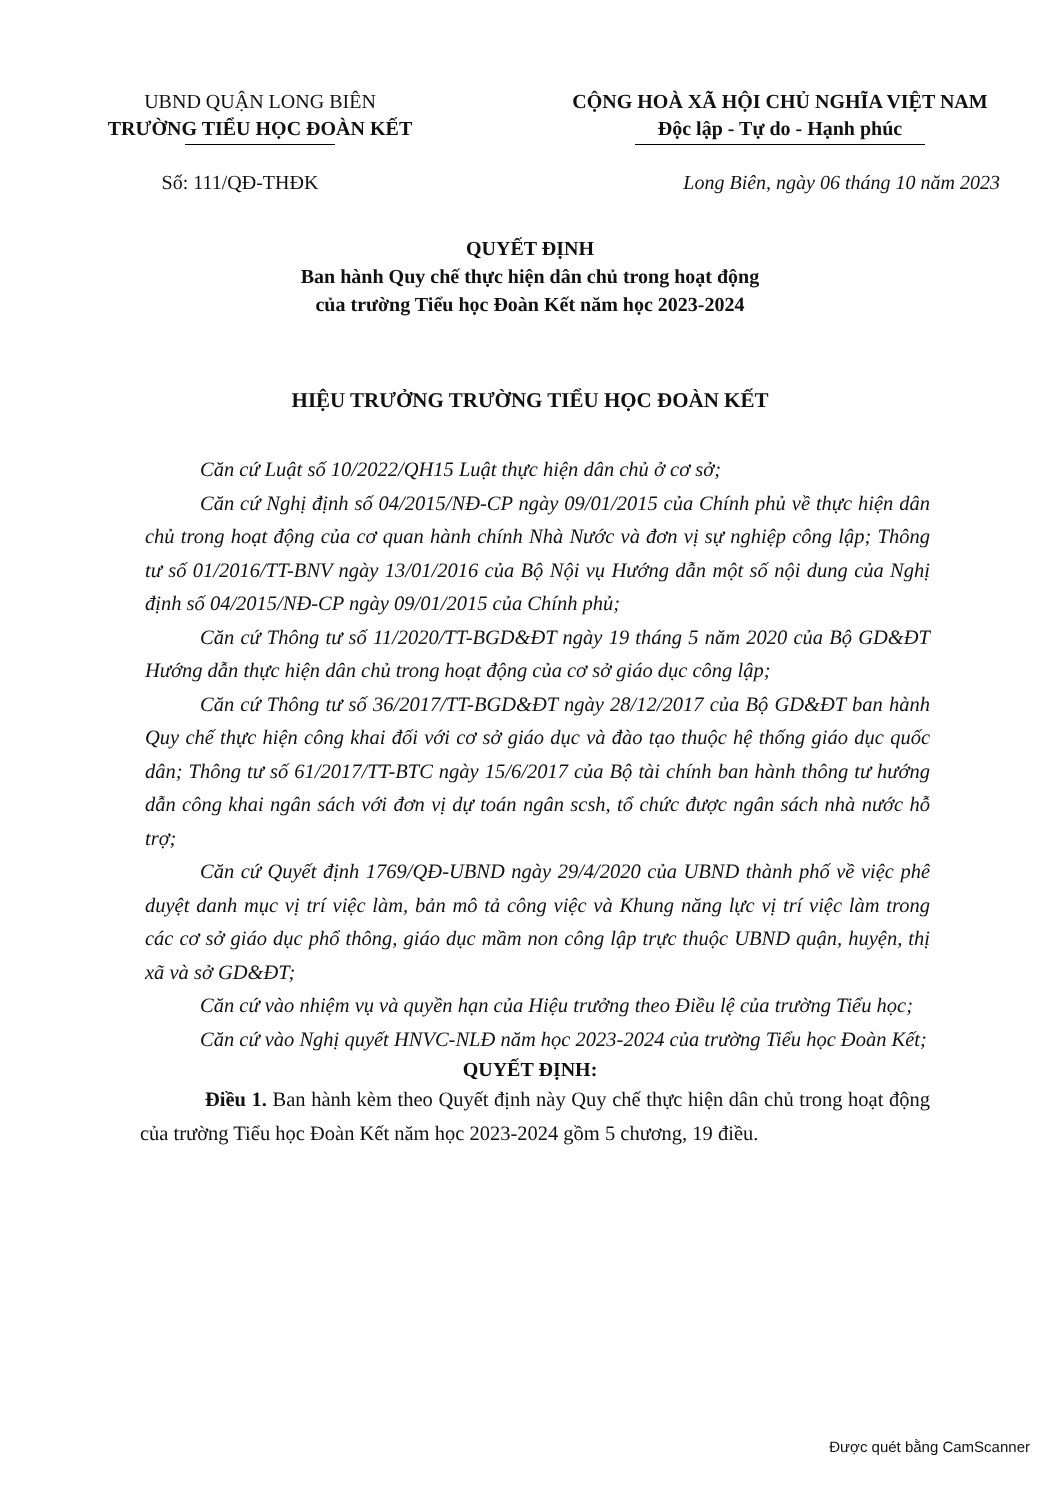UBND QUẬN LONG BIÊN
TRƯỜNG TIỂU HỌC ĐOÀN KẾT
CỘNG HOÀ XÃ HỘI CHỦ NGHĨA VIỆT NAM
Độc lập - Tự do - Hạnh phúc
Số: 111/QĐ-THĐK Long Biên, ngày 06 tháng 10 năm 2023
QUYẾT ĐỊNH
Ban hành Quy chế thực hiện dân chủ trong hoạt động
của trường Tiểu học Đoàn Kết năm học 2023-2024
HIỆU TRƯỞNG TRƯỜNG TIỂU HỌC ĐOÀN KẾT
Căn cứ Luật số 10/2022/QH15 Luật thực hiện dân chủ ở cơ sở;
Căn cứ Nghị định số 04/2015/NĐ-CP ngày 09/01/2015 của Chính phủ về thực hiện dân chủ trong hoạt động của cơ quan hành chính Nhà Nước và đơn vị sự nghiệp công lập; Thông tư số 01/2016/TT-BNV ngày 13/01/2016 của Bộ Nội vụ Hướng dẫn một số nội dung của Nghị định số 04/2015/NĐ-CP ngày 09/01/2015 của Chính phủ;
Căn cứ Thông tư số 11/2020/TT-BGD&ĐT ngày 19 tháng 5 năm 2020 của Bộ GD&ĐT Hướng dẫn thực hiện dân chủ trong hoạt động của cơ sở giáo dục công lập;
Căn cứ Thông tư số 36/2017/TT-BGD&ĐT ngày 28/12/2017 của Bộ GD&ĐT ban hành Quy chế thực hiện công khai đối với cơ sở giáo dục và đào tạo thuộc hệ thống giáo dục quốc dân; Thông tư số 61/2017/TT-BTC ngày 15/6/2017 của Bộ tài chính ban hành thông tư hướng dẫn công khai ngân sách với đơn vị dự toán ngân scsh, tổ chức được ngân sách nhà nước hỗ trợ;
Căn cứ Quyết định 1769/QĐ-UBND ngày 29/4/2020 của UBND thành phố về việc phê duyệt danh mục vị trí việc làm, bản mô tả công việc và Khung năng lực vị trí việc làm trong các cơ sở giáo dục phổ thông, giáo dục mầm non công lập trực thuộc UBND quận, huyện, thị xã và sở GD&ĐT;
Căn cứ vào nhiệm vụ và quyền hạn của Hiệu trưởng theo Điều lệ của trường Tiểu học;
Căn cứ vào Nghị quyết HNVC-NLĐ năm học 2023-2024 của trường Tiểu học Đoàn Kết;
QUYẾT ĐỊNH:
Điều 1. Ban hành kèm theo Quyết định này Quy chế thực hiện dân chủ trong hoạt động của trường Tiểu học Đoàn Kết năm học 2023-2024 gồm 5 chương, 19 điều.
Được quét bằng CamScanner